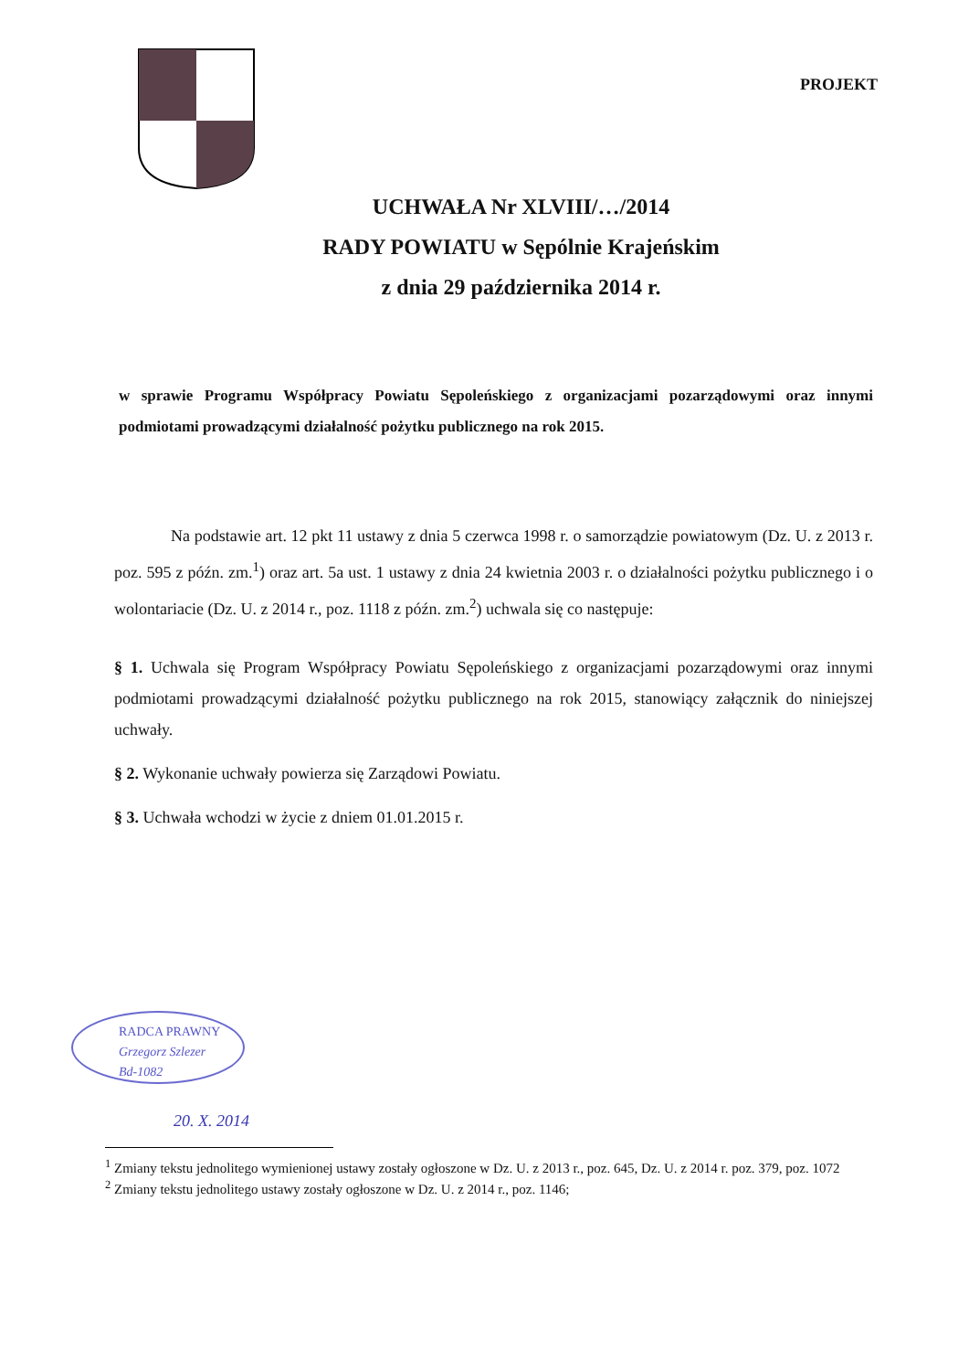PROJEKT
UCHWAŁA Nr XLVIII/…/2014
RADY POWIATU w Sępólnie Krajeńskim
z dnia 29 października 2014 r.
w sprawie Programu Współpracy Powiatu Sępoleńskiego z organizacjami pozarządowymi oraz innymi podmiotami prowadzącymi działalność pożytku publicznego na rok 2015.
Na podstawie art. 12 pkt 11 ustawy z dnia 5 czerwca 1998 r. o samorządzie powiatowym (Dz. U. z 2013 r. poz. 595 z późn. zm.<sup>1</sup>) oraz art. 5a ust. 1 ustawy z dnia 24 kwietnia 2003 r. o działalności pożytku publicznego i o wolontariacie (Dz. U. z 2014 r., poz. 1118 z późn. zm.<sup>2</sup>) uchwala się co następuje:
§ 1. Uchwala się Program Współpracy Powiatu Sępoleńskiego z organizacjami pozarządowymi oraz innymi podmiotami prowadzącymi działalność pożytku publicznego na rok 2015, stanowiący załącznik do niniejszej uchwały.
§ 2. Wykonanie uchwały powierza się Zarządowi Powiatu.
§ 3. Uchwała wchodzi w życie z dniem 01.01.2015 r.
RADCA PRAWNY
Grzegorz Szlezer
Bd-1082
20. X. 2014
<sup>1</sup> Zmiany tekstu jednolitego wymienionej ustawy zostały ogłoszone w Dz. U. z 2013 r., poz. 645, Dz. U. z 2014 r. poz. 379, poz. 1072
<sup>2</sup> Zmiany tekstu jednolitego ustawy zostały ogłoszone w Dz. U. z 2014 r., poz. 1146;